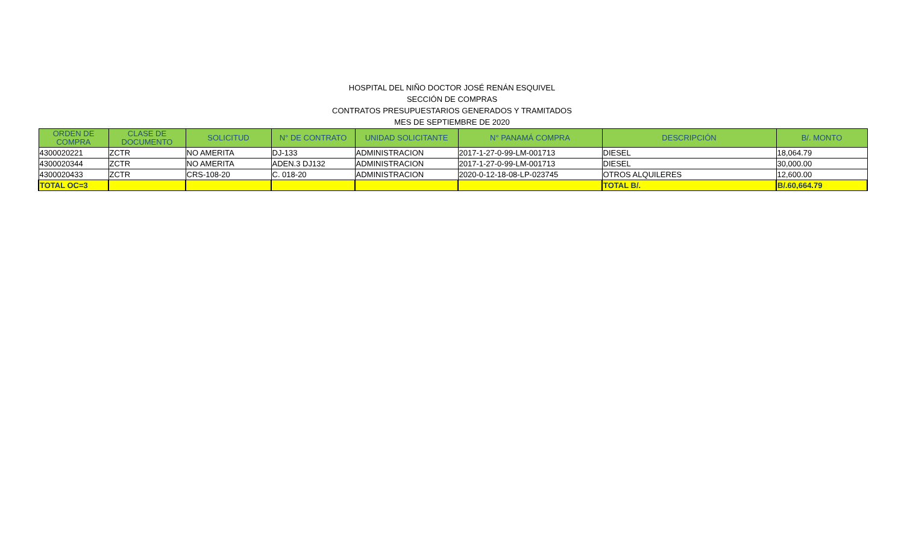HOSPITAL DEL NIÑO DOCTOR JOSÉ RENÁN ESQUIVEL
SECCIÓN DE COMPRAS
CONTRATOS PRESUPUESTARIOS GENERADOS Y TRAMITADOS
MES DE SEPTIEMBRE DE 2020
| ORDEN DE COMPRA | CLASE DE DOCUMENTO | SOLICITUD | N° DE CONTRATO | UNIDAD SOLICITANTE | N° PANAMÁ COMPRA | DESCRIPCIÓN | B/. MONTO |
| --- | --- | --- | --- | --- | --- | --- | --- |
| 4300020221 | ZCTR | NO AMERITA | DJ-133 | ADMINISTRACION | 2017-1-27-0-99-LM-001713 | DIESEL | 18,064.79 |
| 4300020344 | ZCTR | NO AMERITA | ADEN.3 DJ132 | ADMINISTRACION | 2017-1-27-0-99-LM-001713 | DIESEL | 30,000.00 |
| 4300020433 | ZCTR | CRS-108-20 | C. 018-20 | ADMINISTRACION | 2020-0-12-18-08-LP-023745 | OTROS ALQUILERES | 12,600.00 |
| TOTAL OC=3 | | | | | | TOTAL B/. | B/.60,664.79 |